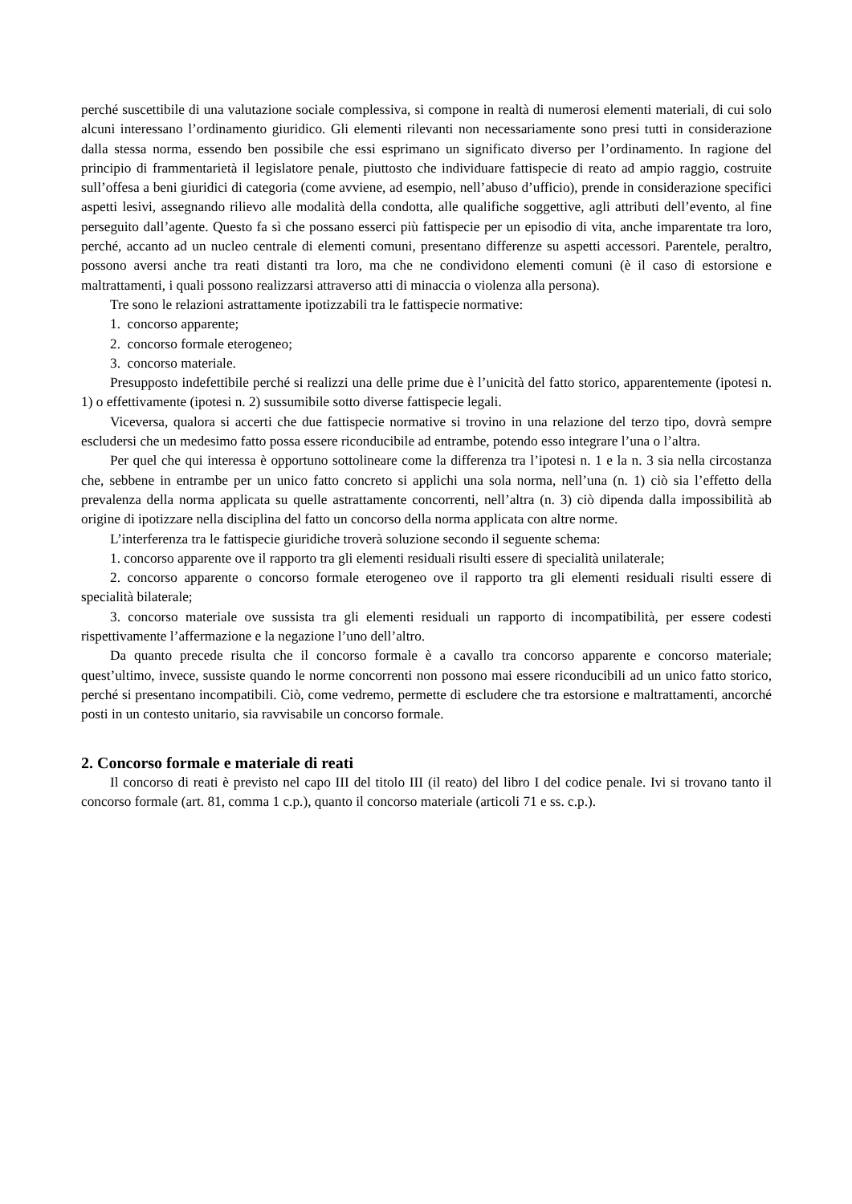perché suscettibile di una valutazione sociale complessiva, si compone in realtà di numerosi elementi materiali, di cui solo alcuni interessano l’ordinamento giuridico. Gli elementi rilevanti non necessariamente sono presi tutti in considerazione dalla stessa norma, essendo ben possibile che essi esprimano un significato diverso per l’ordinamento. In ragione del principio di frammentarietà il legislatore penale, piuttosto che individuare fattispecie di reato ad ampio raggio, costruite sull’offesa a beni giuridici di categoria (come avviene, ad esempio, nell’abuso d’ufficio), prende in considerazione specifici aspetti lesivi, assegnando rilievo alle modalità della condotta, alle qualifiche soggettive, agli attributi dell’evento, al fine perseguito dall’agente. Questo fa sì che possano esserci più fattispecie per un episodio di vita, anche imparentate tra loro, perché, accanto ad un nucleo centrale di elementi comuni, presentano differenze su aspetti accessori. Parentele, peraltro, possono aversi anche tra reati distanti tra loro, ma che ne condividono elementi comuni (è il caso di estorsione e maltrattamenti, i quali possono realizzarsi attraverso atti di minaccia o violenza alla persona).
Tre sono le relazioni astrattamente ipotizzabili tra le fattispecie normative:
1. concorso apparente;
2. concorso formale eterogeneo;
3. concorso materiale.
Presupposto indefettibile perché si realizzi una delle prime due è l’unicità del fatto storico, apparentemente (ipotesi n. 1) o effettivamente (ipotesi n. 2) sussumibile sotto diverse fattispecie legali.
Viceversa, qualora si accerti che due fattispecie normative si trovino in una relazione del terzo tipo, dovrà sempre escludersi che un medesimo fatto possa essere riconducibile ad entrambe, potendo esso integrare l’una o l’altra.
Per quel che qui interessa è opportuno sottolineare come la differenza tra l’ipotesi n. 1 e la n. 3 sia nella circostanza che, sebbene in entrambe per un unico fatto concreto si applichi una sola norma, nell’una (n. 1) ciò sia l’effetto della prevalenza della norma applicata su quelle astrattamente concorrenti, nell’altra (n. 3) ciò dipenda dalla impossibilità ab origine di ipotizzare nella disciplina del fatto un concorso della norma applicata con altre norme.
L’interferenza tra le fattispecie giuridiche troverà soluzione secondo il seguente schema:
1. concorso apparente ove il rapporto tra gli elementi residuali risulti essere di specialità unilaterale;
2. concorso apparente o concorso formale eterogeneo ove il rapporto tra gli elementi residuali risulti essere di specialità bilaterale;
3. concorso materiale ove sussista tra gli elementi residuali un rapporto di incompatibilità, per essere codesti rispettivamente l’affermazione e la negazione l’uno dell’altro.
Da quanto precede risulta che il concorso formale è a cavallo tra concorso apparente e concorso materiale; quest’ultimo, invece, sussiste quando le norme concorrenti non possono mai essere riconducibili ad un unico fatto storico, perché si presentano incompatibili. Ciò, come vedremo, permette di escludere che tra estorsione e maltrattamenti, ancorché posti in un contesto unitario, sia ravvisabile un concorso formale.
2. Concorso formale e materiale di reati
Il concorso di reati è previsto nel capo III del titolo III (il reato) del libro I del codice penale. Ivi si trovano tanto il concorso formale (art. 81, comma 1 c.p.), quanto il concorso materiale (articoli 71 e ss. c.p.).